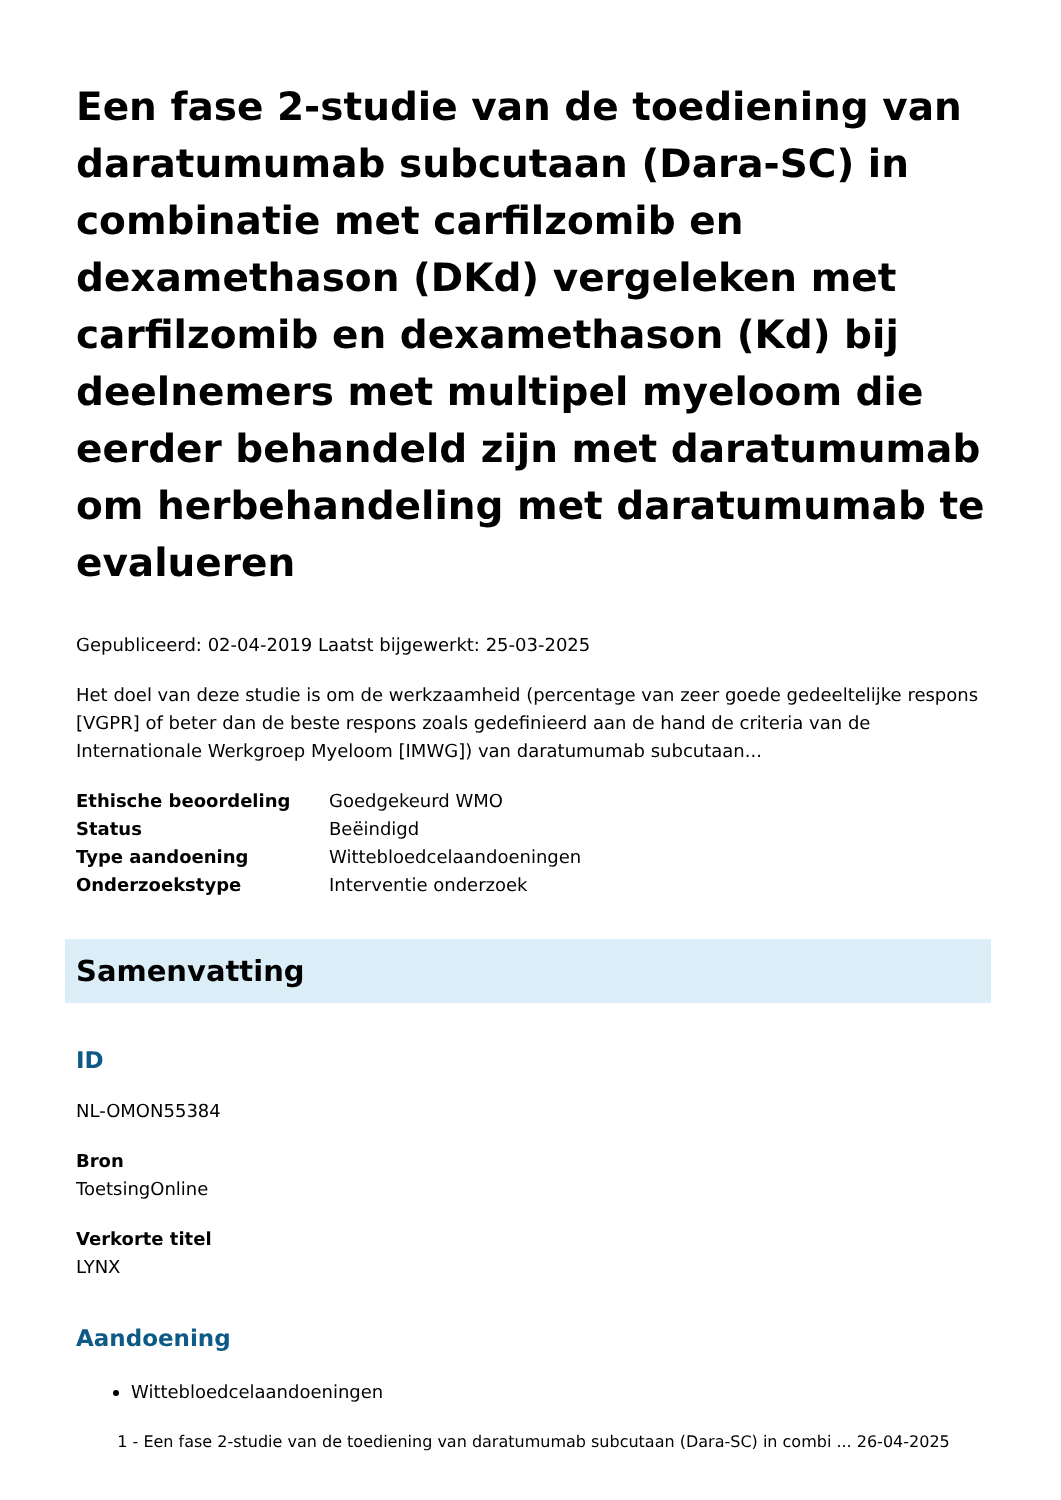Een fase 2-studie van de toediening van daratumumab subcutaan (Dara-SC) in combinatie met carfilzomib en dexamethason (DKd) vergeleken met carfilzomib en dexamethason (Kd) bij deelnemers met multipel myeloom die eerder behandeld zijn met daratumumab om herbehandeling met daratumumab te evalueren
Gepubliceerd: 02-04-2019 Laatst bijgewerkt: 25-03-2025
Het doel van deze studie is om de werkzaamheid (percentage van zeer goede gedeeltelijke respons [VGPR] of beter dan de beste respons zoals gedefinieerd aan de hand de criteria van de Internationale Werkgroep Myeloom [IMWG]) van daratumumab subcutaan...
| Ethische beoordeling | Goedgekeurd WMO |
| Status | Beëindigd |
| Type aandoening | Wittebloedcelaandoeningen |
| Onderzoekstype | Interventie onderzoek |
Samenvatting
ID
NL-OMON55384
Bron
ToetsingOnline
Verkorte titel
LYNX
Aandoening
Wittebloedcelaandoeningen
1 - Een fase 2-studie van de toediening van daratumumab subcutaan (Dara-SC) in combi ... 26-04-2025